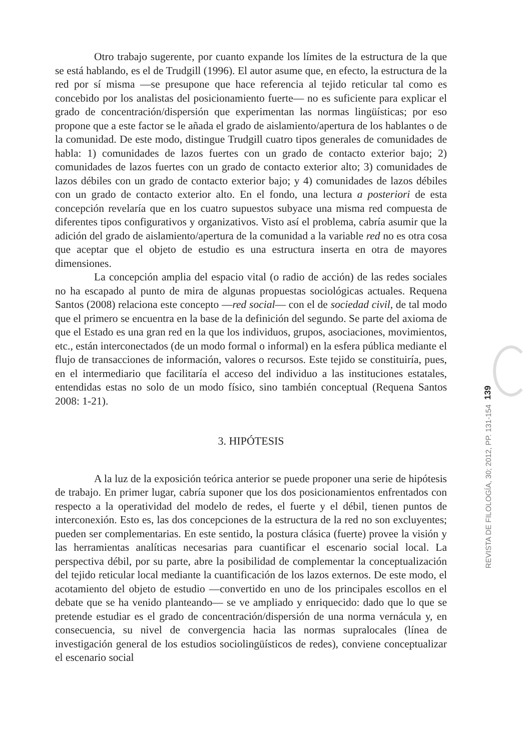Otro trabajo sugerente, por cuanto expande los límites de la estructura de la que se está hablando, es el de Trudgill (1996). El autor asume que, en efecto, la estructura de la red por sí misma —se presupone que hace referencia al tejido reticular tal como es concebido por los analistas del posicionamiento fuerte— no es suficiente para explicar el grado de concentración/dispersión que experimentan las normas lingüísticas; por eso propone que a este factor se le añada el grado de aislamiento/apertura de los hablantes o de la comunidad. De este modo, distingue Trudgill cuatro tipos generales de comunidades de habla: 1) comunidades de lazos fuertes con un grado de contacto exterior bajo; 2) comunidades de lazos fuertes con un grado de contacto exterior alto; 3) comunidades de lazos débiles con un grado de contacto exterior bajo; y 4) comunidades de lazos débiles con un grado de contacto exterior alto. En el fondo, una lectura a posteriori de esta concepción revelaría que en los cuatro supuestos subyace una misma red compuesta de diferentes tipos configurativos y organizativos. Visto así el problema, cabría asumir que la adición del grado de aislamiento/apertura de la comunidad a la variable red no es otra cosa que aceptar que el objeto de estudio es una estructura inserta en otra de mayores dimensiones.
La concepción amplia del espacio vital (o radio de acción) de las redes sociales no ha escapado al punto de mira de algunas propuestas sociológicas actuales. Requena Santos (2008) relaciona este concepto —red social— con el de sociedad civil, de tal modo que el primero se encuentra en la base de la definición del segundo. Se parte del axioma de que el Estado es una gran red en la que los individuos, grupos, asociaciones, movimientos, etc., están interconectados (de un modo formal o informal) en la esfera pública mediante el flujo de transacciones de información, valores o recursos. Este tejido se constituiría, pues, en el intermediario que facilitaría el acceso del individuo a las instituciones estatales, entendidas estas no solo de un modo físico, sino también conceptual (Requena Santos 2008: 1-21).
3. HIPÓTESIS
A la luz de la exposición teórica anterior se puede proponer una serie de hipótesis de trabajo. En primer lugar, cabría suponer que los dos posicionamientos enfrentados con respecto a la operatividad del modelo de redes, el fuerte y el débil, tienen puntos de interconexión. Esto es, las dos concepciones de la estructura de la red no son excluyentes; pueden ser complementarias. En este sentido, la postura clásica (fuerte) provee la visión y las herramientas analíticas necesarias para cuantificar el escenario social local. La perspectiva débil, por su parte, abre la posibilidad de complementar la conceptualización del tejido reticular local mediante la cuantificación de los lazos externos. De este modo, el acotamiento del objeto de estudio —convertido en uno de los principales escollos en el debate que se ha venido planteando— se ve ampliado y enriquecido: dado que lo que se pretende estudiar es el grado de concentración/dispersión de una norma vernácula y, en consecuencia, su nivel de convergencia hacia las normas supralocales (línea de investigación general de los estudios sociolingüísticos de redes), conviene conceptualizar el escenario social
139
REVISTA DE FILOLOGÍA, 30; 2012, PP. 131-154